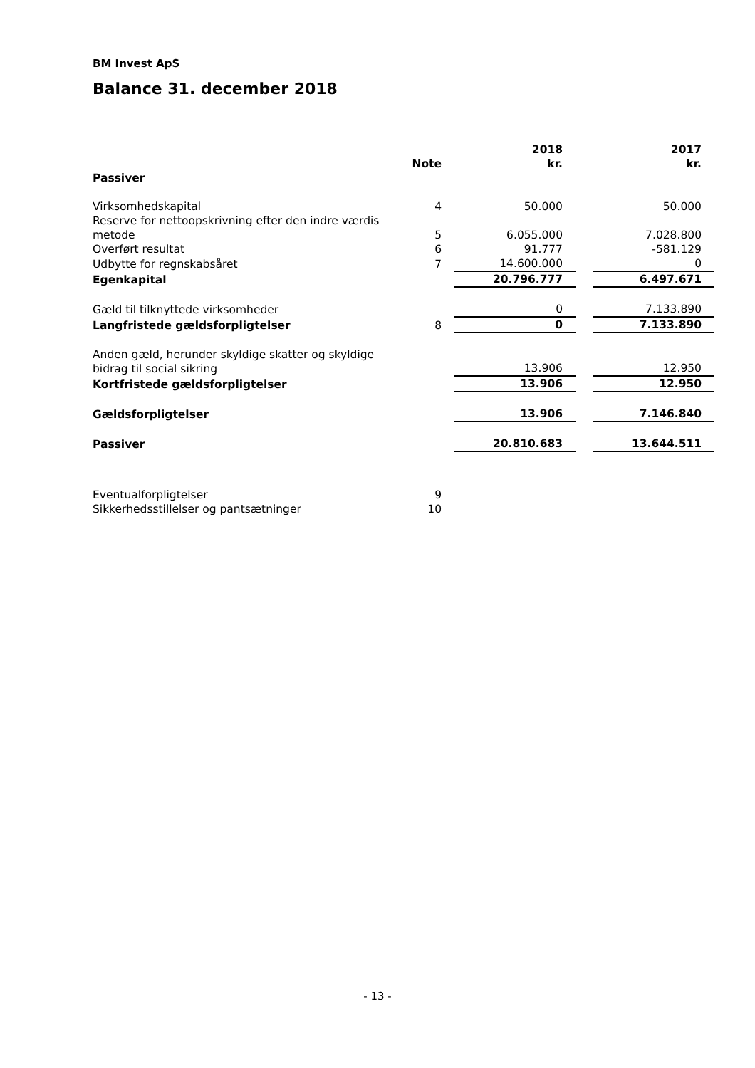BM Invest ApS
Balance 31. december 2018
| | Note | | 2018 kr. | | 2017 kr. |
| --- | --- | --- | --- | --- | --- |
| Passiver | | | | | |
| Virksomhedskapital | 4 | | 50.000 | | 50.000 |
| Reserve for nettoopskrivning efter den indre værdis metode | 5 | | 6.055.000 | | 7.028.800 |
| Overført resultat | 6 | | 91.777 | | -581.129 |
| Udbytte for regnskabsåret | 7 | | 14.600.000 | | 0 |
| Egenkapital | | | 20.796.777 | | 6.497.671 |
| Gæld til tilknyttede virksomheder | | | 0 | | 7.133.890 |
| Langfristede gældsforpligtelser | 8 | | 0 | | 7.133.890 |
| Anden gæld, herunder skyldige skatter og skyldige bidrag til social sikring | | | 13.906 | | 12.950 |
| Kortfristede gældsforpligtelser | | | 13.906 | | 12.950 |
| Gældsforpligtelser | | | 13.906 | | 7.146.840 |
| Passiver | | | 20.810.683 | | 13.644.511 |
| Eventualforpligtelser | 9 | | | | |
| Sikkerhedsstillelser og pantsætninger | 10 | | | | |
- 13 -